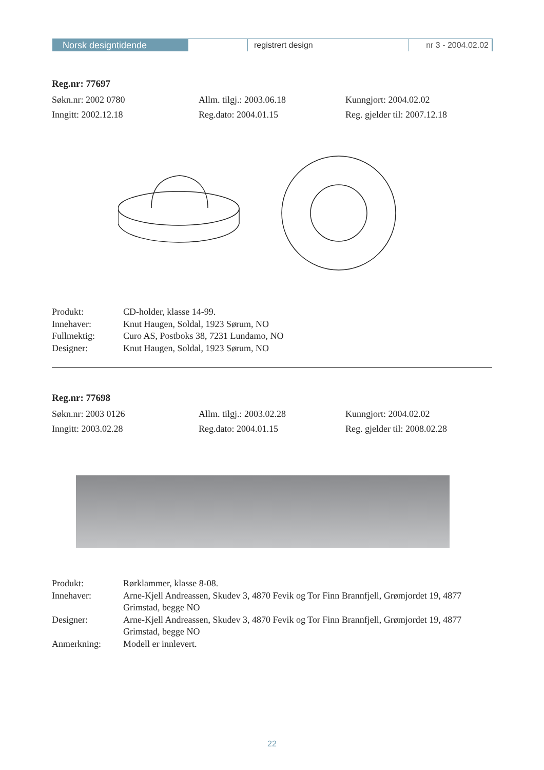Norsk designtidende registrert design nr 3 - 2004.02.02
Reg.nr: 77697
Søkn.nr: 2002 0780 Allm. tilgj.: 2003.06.18 Kunngjort: 2004.02.02
Inngitt: 2002.12.18 Reg.dato: 2004.01.15 Reg. gjelder til: 2007.12.18
Produkt:
CD-holder, klasse 14-99.
Innehaver:
Knut Haugen, Soldal, 1923 Sørum, NO
Fullmektig:
Curo AS, Postboks 38, 7231 Lundamo, NO
Designer:
Knut Haugen, Soldal, 1923 Sørum, NO
Reg.nr: 77698
Søkn.nr: 2003 0126 Allm. tilgj.: 2003.02.28 Kunngjort: 2004.02.02
Inngitt: 2003.02.28 Reg.dato: 2004.01.15 Reg. gjelder til: 2008.02.28
Produkt:
Rørklammer, klasse 8-08.
Innehaver:
Arne-Kjell Andreassen, Skudev 3, 4870 Fevik og Tor Finn Brannfjell, Grømjordet 19, 4877 Grimstad, begge NO
Designer:
Arne-Kjell Andreassen, Skudev 3, 4870 Fevik og Tor Finn Brannfjell, Grømjordet 19, 4877 Grimstad, begge NO
Anmerkning:
Modell er innlevert.
22